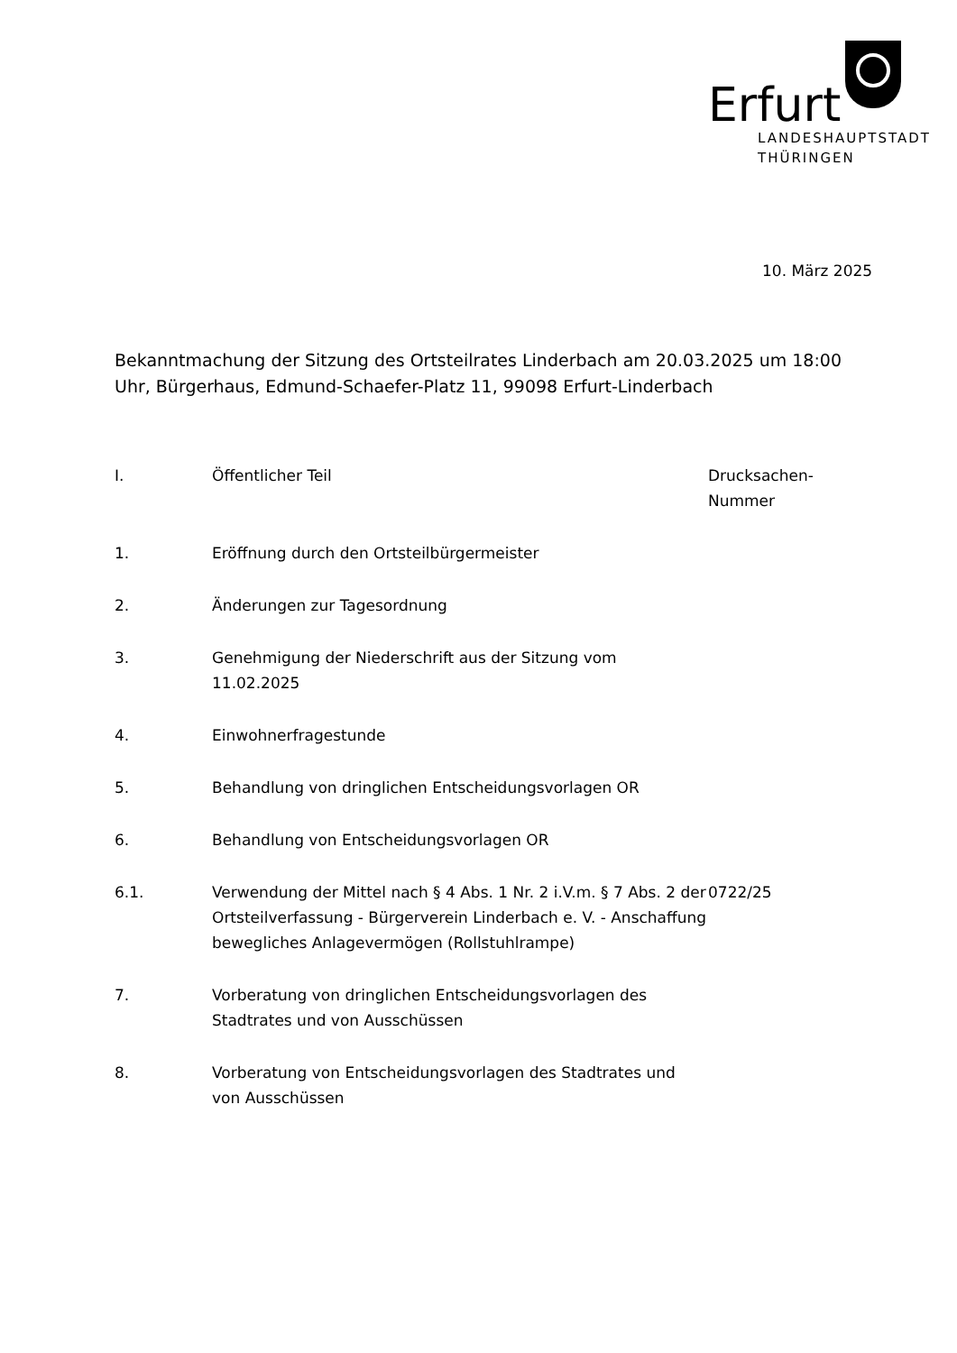Erfurt
LANDESHAUPTSTADT
THÜRINGEN
10. März 2025
Bekanntmachung der Sitzung des Ortsteilrates Linderbach am 20.03.2025 um 18:00 Uhr, Bürgerhaus, Edmund-Schaefer-Platz 11, 99098 Erfurt-Linderbach
| I. | Öffentlicher Teil | Drucksachen- Nummer |
| --- | --- | --- |
| 1. | Eröffnung durch den Ortsteilbürgermeister | |
| 2. | Änderungen zur Tagesordnung | |
| 3. | Genehmigung der Niederschrift aus der Sitzung vom 11.02.2025 | |
| 4. | Einwohnerfragestunde | |
| 5. | Behandlung von dringlichen Entscheidungsvorlagen OR | |
| 6. | Behandlung von Entscheidungsvorlagen OR | |
| 6.1. | Verwendung der Mittel nach § 4 Abs. 1 Nr. 2 i.V.m. § 7 Abs. 2 der Ortsteilverfassung - Bürgerverein Linderbach e. V. - Anschaffung bewegliches Anlagevermögen (Rollstuhlrampe) | 0722/25 |
| 7. | Vorberatung von dringlichen Entscheidungsvorlagen des Stadtrates und von Ausschüssen | |
| 8. | Vorberatung von Entscheidungsvorlagen des Stadtrates und von Ausschüssen | |